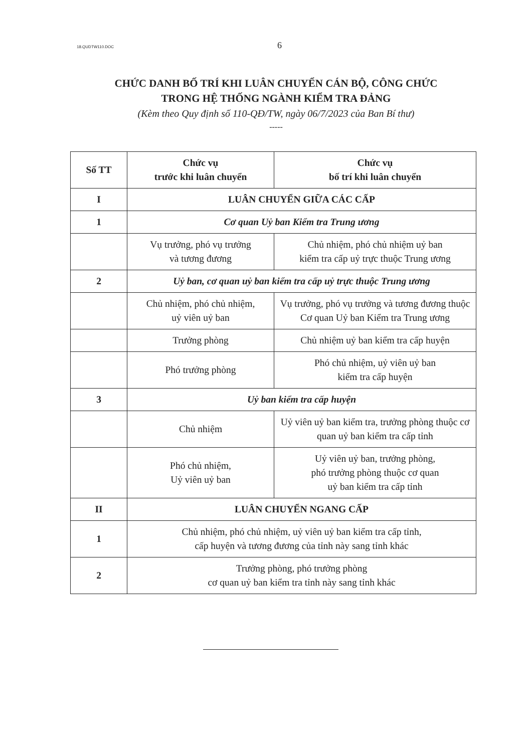18.QUDTW110.DOC 6
CHỨC DANH BỐ TRÍ KHI LUÂN CHUYỂN CÁN BỘ, CÔNG CHỨC
TRONG HỆ THỐNG NGÀNH KIỂM TRA ĐẢNG
(Kèm theo Quy định số 110-QĐ/TW, ngày 06/7/2023 của Ban Bí thư)
-----
| Số TT | Chức vụ trước khi luân chuyển | Chức vụ bố trí khi luân chuyển |
| --- | --- | --- |
| I | LUÂN CHUYỂN GIỮA CÁC CẤP | |
| 1 | Cơ quan Uỷ ban Kiểm tra Trung ương | |
| | Vụ trưởng, phó vụ trưởng và tương đương | Chủ nhiệm, phó chủ nhiệm uỷ ban kiểm tra cấp uỷ trực thuộc Trung ương |
| 2 | Uỷ ban, cơ quan uỷ ban kiểm tra cấp uỷ trực thuộc Trung ương | |
| | Chủ nhiệm, phó chủ nhiệm, uỷ viên uỷ ban | Vụ trưởng, phó vụ trưởng và tương đương thuộc Cơ quan Uỷ ban Kiểm tra Trung ương |
| | Trưởng phòng | Chủ nhiệm uỷ ban kiểm tra cấp huyện |
| | Phó trưởng phòng | Phó chủ nhiệm, uỷ viên uỷ ban kiểm tra cấp huyện |
| 3 | Uỷ ban kiểm tra cấp huyện | |
| | Chủ nhiệm | Uỷ viên uỷ ban kiểm tra, trưởng phòng thuộc cơ quan uỷ ban kiểm tra cấp tỉnh |
| | Phó chủ nhiệm, Uỷ viên uỷ ban | Uỷ viên uỷ ban, trưởng phòng, phó trưởng phòng thuộc cơ quan uỷ ban kiểm tra cấp tỉnh |
| II | LUÂN CHUYỂN NGANG CẤP | |
| 1 | Chủ nhiệm, phó chủ nhiệm, uỷ viên uỷ ban kiểm tra cấp tỉnh, cấp huyện và tương đương của tỉnh này sang tỉnh khác | |
| 2 | Trưởng phòng, phó trưởng phòng cơ quan uỷ ban kiểm tra tỉnh này sang tỉnh khác | |